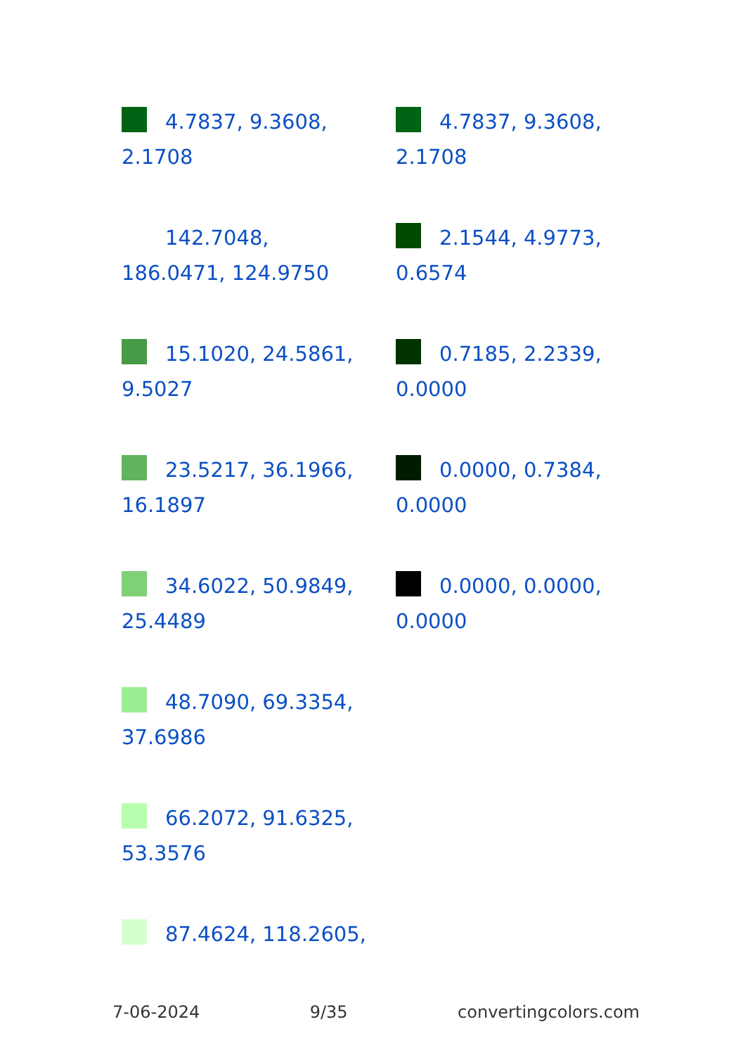4.7837, 9.3608, 2.1708
142.7048, 186.0471, 124.9750
15.1020, 24.5861, 9.5027
23.5217, 36.1966, 16.1897
34.6022, 50.9849, 25.4489
48.7090, 69.3354, 37.6986
66.2072, 91.6325, 53.3576
87.4624, 118.2605,
4.7837, 9.3608, 2.1708
2.1544, 4.9773, 0.6574
0.7185, 2.2339, 0.0000
0.0000, 0.7384, 0.0000
0.0000, 0.0000, 0.0000
7-06-2024 9/35 convertingcolors.com